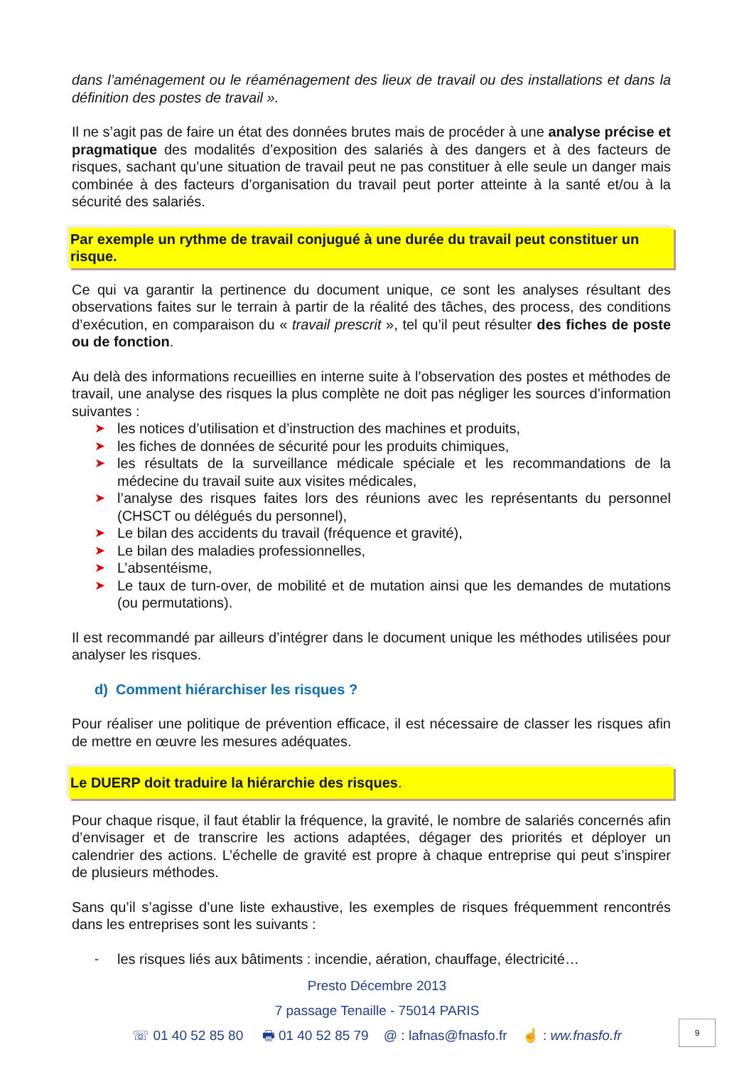dans l’aménagement ou le réaménagement des lieux de travail ou des installations et dans la définition des postes de travail ».
Il ne s’agit pas de faire un état des données brutes mais de procéder à une analyse précise et pragmatique des modalités d’exposition des salariés à des dangers et à des facteurs de risques, sachant qu’une situation de travail peut ne pas constituer à elle seule un danger mais combinée à des facteurs d’organisation du travail peut porter atteinte à la santé et/ou à la sécurité des salariés.
Par exemple un rythme de travail conjugué à une durée du travail peut constituer un risque.
Ce qui va garantir la pertinence du document unique, ce sont les analyses résultant des observations faites sur le terrain à partir de la réalité des tâches, des process, des conditions d’exécution, en comparaison du « travail prescrit », tel qu’il peut résulter des fiches de poste ou de fonction.
Au delà des informations recueillies en interne suite à l’observation des postes et méthodes de travail, une analyse des risques la plus complète ne doit pas négliger les sources d’information suivantes :
➤ les notices d’utilisation et d’instruction des machines et produits,
➤ les fiches de données de sécurité pour les produits chimiques,
➤ les résultats de la surveillance médicale spéciale et les recommandations de la médecine du travail suite aux visites médicales,
➤ l’analyse des risques faites lors des réunions avec les représentants du personnel (CHSCT ou délégués du personnel),
➤ Le bilan des accidents du travail (fréquence et gravité),
➤ Le bilan des maladies professionnelles,
➤ L’absentéisme,
➤ Le taux de turn-over, de mobilité et de mutation ainsi que les demandes de mutations (ou permutations).
Il est recommandé par ailleurs d’intégrer dans le document unique les méthodes utilisées pour analyser les risques.
d) Comment hiérarchiser les risques ?
Pour réaliser une politique de prévention efficace, il est nécessaire de classer les risques afin de mettre en œuvre les mesures adéquates.
Le DUERP doit traduire la hiérarchie des risques.
Pour chaque risque, il faut établir la fréquence, la gravité, le nombre de salariés concernés afin d’envisager et de transcrire les actions adaptées, dégager des priorités et déployer un calendrier des actions. L’échelle de gravité est propre à chaque entreprise qui peut s’inspirer de plusieurs méthodes.
Sans qu’il s’agisse d’une liste exhaustive, les exemples de risques fréquemment rencontrés dans les entreprises sont les suivants :
- les risques liés aux bâtiments : incendie, aération, chauffage, électricité…
Presto Décembre 2013
7 passage Tenaille - 75014 PARIS
☏ 01 40 52 85 80 🖶 01 40 52 85 79 @ : lafnas@fnasfo.fr ☝ : ww.fnasfo.fr
9